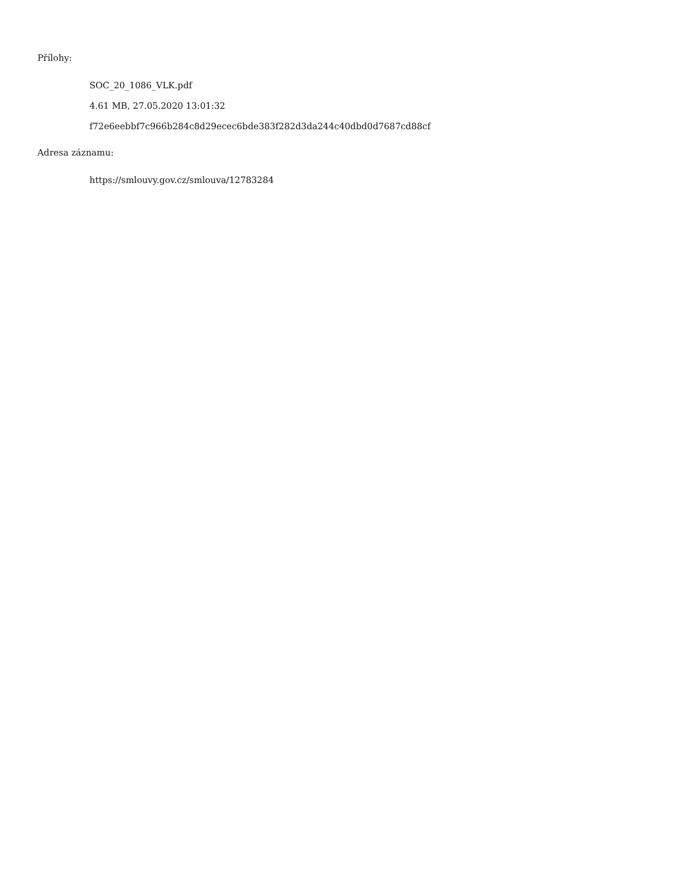Přílohy:
SOC_20_1086_VLK.pdf
4.61 MB, 27.05.2020 13:01:32
f72e6eebbf7c966b284c8d29ecec6bde383f282d3da244c40dbd0d7687cd88cf
Adresa záznamu:
https://smlouvy.gov.cz/smlouva/12783284